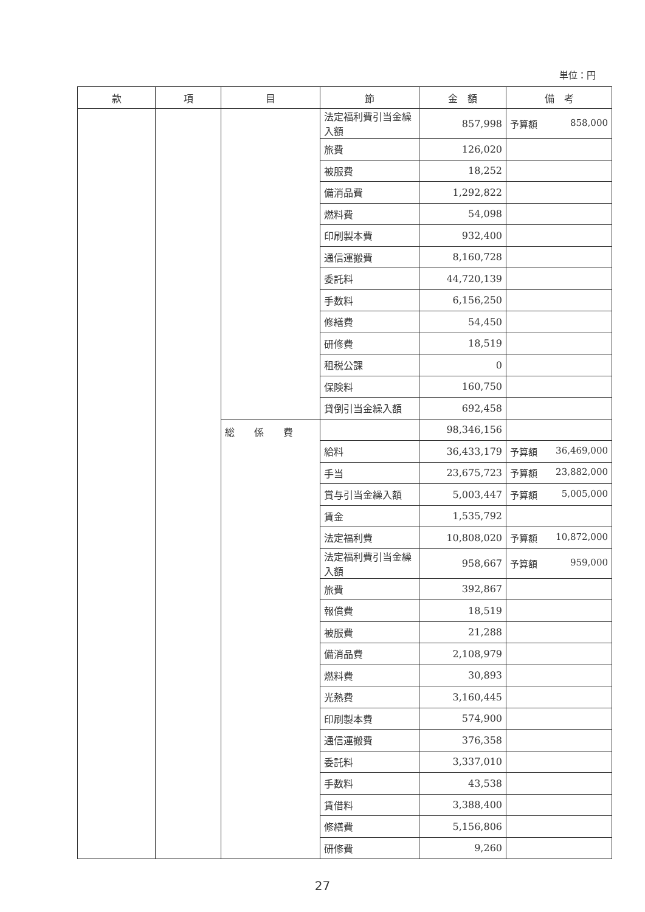単位：円
| 款 | 項 | 目 | 節 | 金 額 | 備 考 |
| --- | --- | --- | --- | --- | --- |
| | | | 法定福利費引当金繰入額 | 857,998 | 予算額 858,000 |
| | | | 旅費 | 126,020 | |
| | | | 被服費 | 18,252 | |
| | | | 備消品費 | 1,292,822 | |
| | | | 燃料費 | 54,098 | |
| | | | 印刷製本費 | 932,400 | |
| | | | 通信運搬費 | 8,160,728 | |
| | | | 委託料 | 44,720,139 | |
| | | | 手数料 | 6,156,250 | |
| | | | 修繕費 | 54,450 | |
| | | | 研修費 | 18,519 | |
| | | | 租税公課 | 0 | |
| | | | 保険料 | 160,750 | |
| | | | 貸倒引当金繰入額 | 692,458 | |
| | | 総 係 費 | | 98,346,156 | |
| | | | 給料 | 36,433,179 | 予算額 36,469,000 |
| | | | 手当 | 23,675,723 | 予算額 23,882,000 |
| | | | 賞与引当金繰入額 | 5,003,447 | 予算額 5,005,000 |
| | | | 賃金 | 1,535,792 | |
| | | | 法定福利費 | 10,808,020 | 予算額 10,872,000 |
| | | | 法定福利費引当金繰入額 | 958,667 | 予算額 959,000 |
| | | | 旅費 | 392,867 | |
| | | | 報償費 | 18,519 | |
| | | | 被服費 | 21,288 | |
| | | | 備消品費 | 2,108,979 | |
| | | | 燃料費 | 30,893 | |
| | | | 光熱費 | 3,160,445 | |
| | | | 印刷製本費 | 574,900 | |
| | | | 通信運搬費 | 376,358 | |
| | | | 委託料 | 3,337,010 | |
| | | | 手数料 | 43,538 | |
| | | | 賃借料 | 3,388,400 | |
| | | | 修繕費 | 5,156,806 | |
| | | | 研修費 | 9,260 | |
27